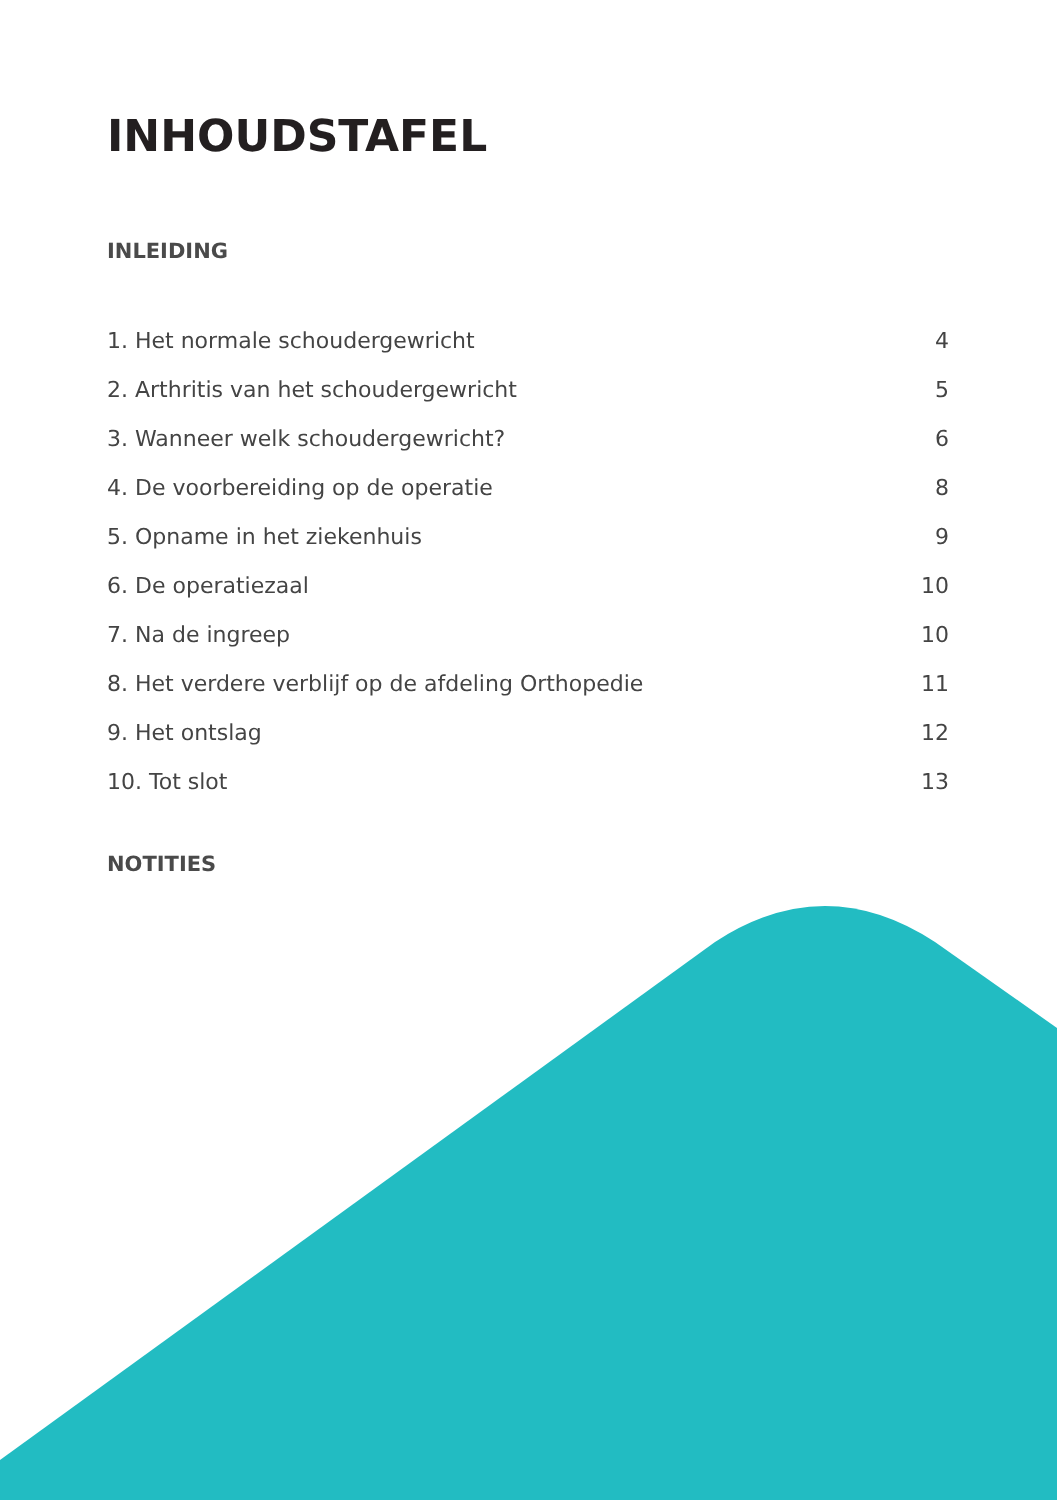INHOUDSTAFEL
INLEIDING
1. Het normale schoudergewricht 4
2. Arthritis van het schoudergewricht 5
3. Wanneer welk schoudergewricht? 6
4. De voorbereiding op de operatie 8
5. Opname in het ziekenhuis 9
6. De operatiezaal 10
7. Na de ingreep 10
8. Het verdere verblijf op de afdeling Orthopedie 11
9. Het ontslag 12
10. Tot slot 13
NOTITIES